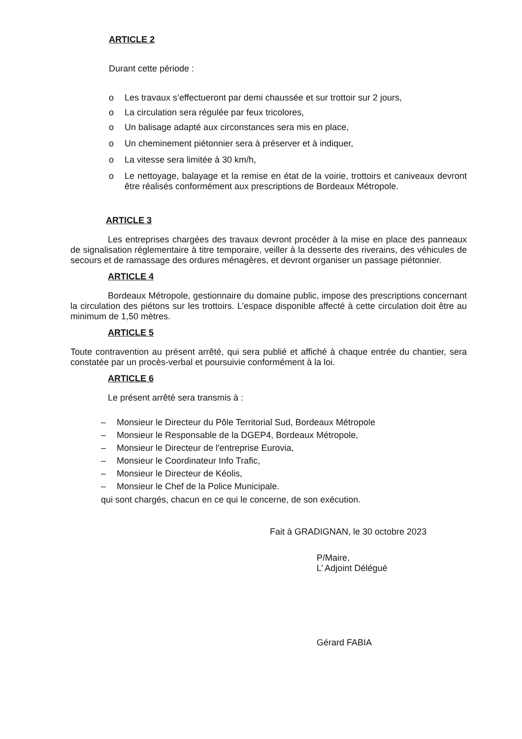ARTICLE 2
Durant cette période :
o Les travaux s’effectueront par demi chaussée et sur trottoir sur 2 jours,
o La circulation sera régulée par feux tricolores,
o Un balisage adapté aux circonstances sera mis en place,
o Un cheminement piétonnier sera à préserver et à indiquer,
o La vitesse sera limitée à 30 km/h,
o Le nettoyage, balayage et la remise en état de la voirie, trottoirs et caniveaux devront être réalisés conformément aux prescriptions de Bordeaux Métropole.
ARTICLE 3
Les entreprises chargées des travaux devront procéder à la mise en place des panneaux de signalisation réglementaire à titre temporaire, veiller à la desserte des riverains, des véhicules de secours et de ramassage des ordures ménagères, et devront organiser un passage piétonnier.
ARTICLE 4
Bordeaux Métropole, gestionnaire du domaine public, impose des prescriptions concernant la circulation des piétons sur les trottoirs. L’espace disponible affecté à cette circulation doit être au minimum de 1,50 mètres.
ARTICLE 5
Toute contravention au présent arrêté, qui sera publié et affiché à chaque entrée du chantier, sera constatée par un procès-verbal et poursuivie conformément à la loi.
ARTICLE 6
Le présent arrêté sera transmis à :
– Monsieur le Directeur du Pôle Territorial Sud, Bordeaux Métropole
– Monsieur le Responsable de la DGEP4, Bordeaux Métropole,
– Monsieur le Directeur de l'entreprise Eurovia,
– Monsieur le Coordinateur Info Trafic,
– Monsieur le Directeur de Kéolis,
– Monsieur le Chef de la Police Municipale.
qui sont chargés, chacun en ce qui le concerne, de son exécution.
Fait à GRADIGNAN, le 30 octobre 2023
P/Maire,
L’ Adjoint Délégué
Gérard FABIA